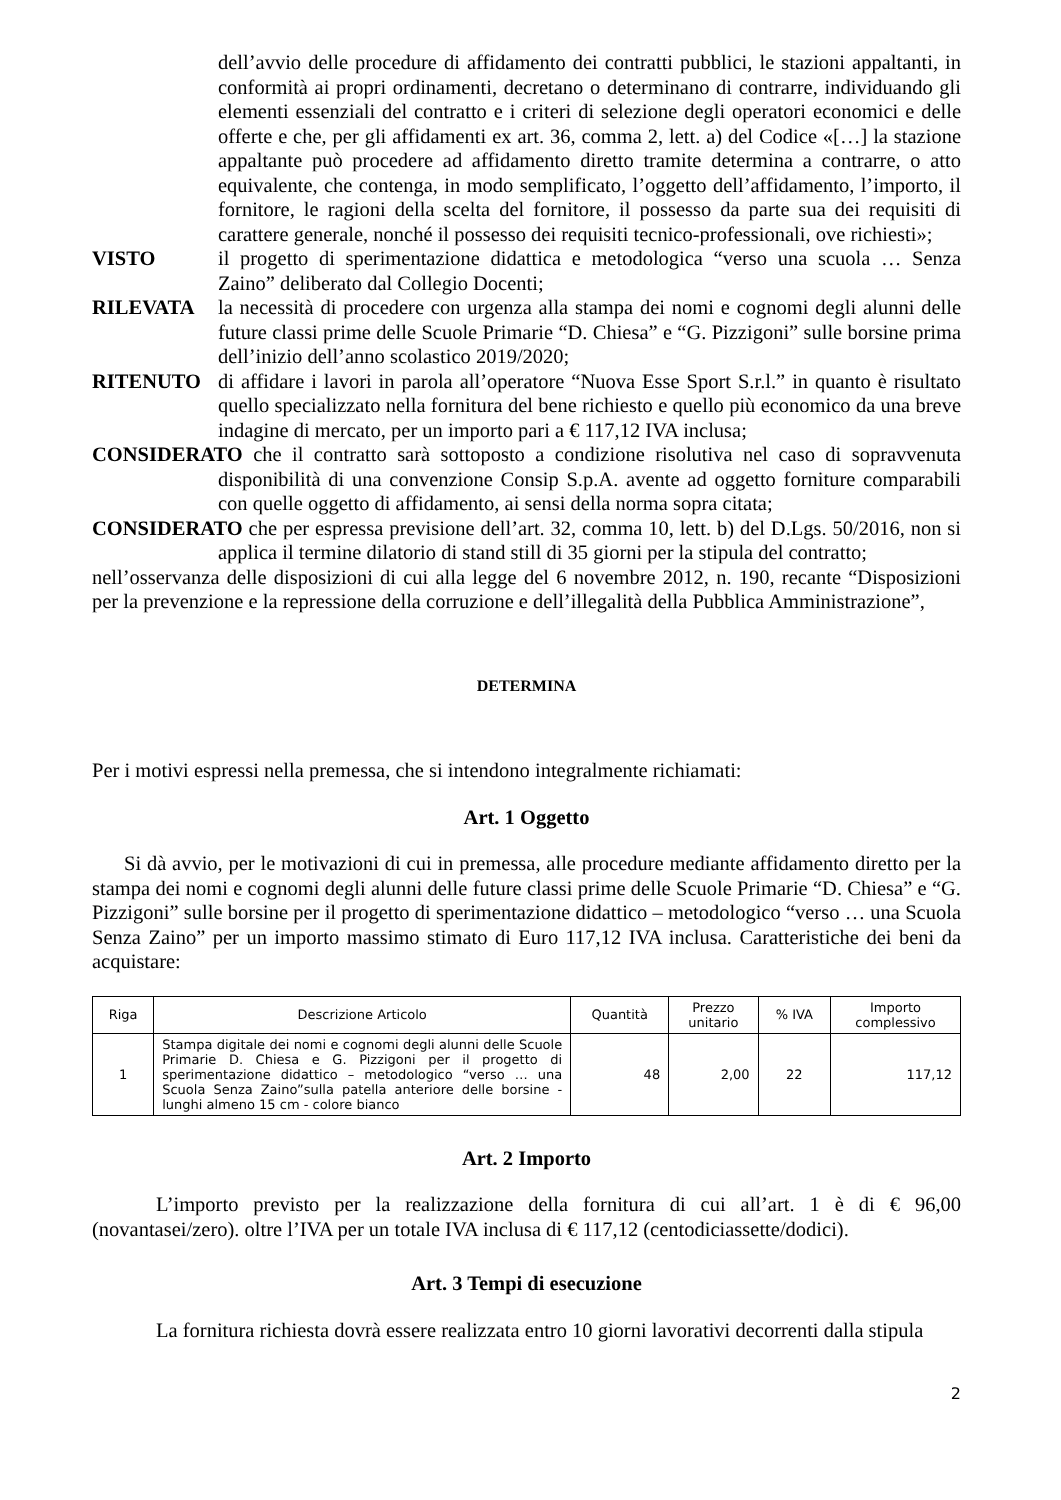dell’avvio delle procedure di affidamento dei contratti pubblici, le stazioni appaltanti, in conformità ai propri ordinamenti, decretano o determinano di contrarre, individuando gli elementi essenziali del contratto e i criteri di selezione degli operatori economici e delle offerte e che, per gli affidamenti ex art. 36, comma 2, lett. a) del Codice «[…] la stazione appaltante può procedere ad affidamento diretto tramite determina a contrarre, o atto equivalente, che contenga, in modo semplificato, l’oggetto dell’affidamento, l’importo, il fornitore, le ragioni della scelta del fornitore, il possesso da parte sua dei requisiti di carattere generale, nonché il possesso dei requisiti tecnico-professionali, ove richiesti»;
VISTO il progetto di sperimentazione didattica e metodologica “verso una scuola … Senza Zaino” deliberato dal Collegio Docenti;
RILEVATA la necessità di procedere con urgenza alla stampa dei nomi e cognomi degli alunni delle future classi prime delle Scuole Primarie “D. Chiesa” e “G. Pizzigoni” sulle borsine prima dell’inizio dell’anno scolastico 2019/2020;
RITENUTO di affidare i lavori in parola all’operatore “Nuova Esse Sport S.r.l.” in quanto è risultato quello specializzato nella fornitura del bene richiesto e quello più economico da una breve indagine di mercato, per un importo pari a € 117,12 IVA inclusa;
CONSIDERATO che il contratto sarà sottoposto a condizione risolutiva nel caso di sopravvenuta disponibilità di una convenzione Consip S.p.A. avente ad oggetto forniture comparabili con quelle oggetto di affidamento, ai sensi della norma sopra citata;
CONSIDERATO che per espressa previsione dell’art. 32, comma 10, lett. b) del D.Lgs. 50/2016, non si applica il termine dilatorio di stand still di 35 giorni per la stipula del contratto;
nell’osservanza delle disposizioni di cui alla legge del 6 novembre 2012, n. 190, recante “Disposizioni per la prevenzione e la repressione della corruzione e dell’illegalità della Pubblica Amministrazione”,
DETERMINA
Per i motivi espressi nella premessa, che si intendono integralmente richiamati:
Art. 1 Oggetto
Si dà avvio, per le motivazioni di cui in premessa, alle procedure mediante affidamento diretto per la stampa dei nomi e cognomi degli alunni delle future classi prime delle Scuole Primarie “D. Chiesa” e “G. Pizzigoni” sulle borsine per il progetto di sperimentazione didattico – metodologico “verso … una Scuola Senza Zaino” per un importo massimo stimato di Euro 117,12 IVA inclusa. Caratteristiche dei beni da acquistare:
| Riga | Descrizione Articolo | Quantità | Prezzo unitario | % IVA | Importo complessivo |
| --- | --- | --- | --- | --- | --- |
| 1 | Stampa digitale dei nomi e cognomi degli alunni delle Scuole Primarie D. Chiesa e G. Pizzigoni per il progetto di sperimentazione didattico – metodologico “verso … una Scuola Senza Zaino”sulla patella anteriore delle borsine - lunghi almeno 15 cm - colore bianco | 48 | 2,00 | 22 | 117,12 |
Art. 2 Importo
L’importo previsto per la realizzazione della fornitura di cui all’art. 1 è di € 96,00 (novantasei/zero). oltre l’IVA per un totale IVA inclusa di € 117,12 (centodiciassette/dodici).
Art. 3 Tempi di esecuzione
La fornitura richiesta dovrà essere realizzata entro 10 giorni lavorativi decorrenti dalla stipula
2